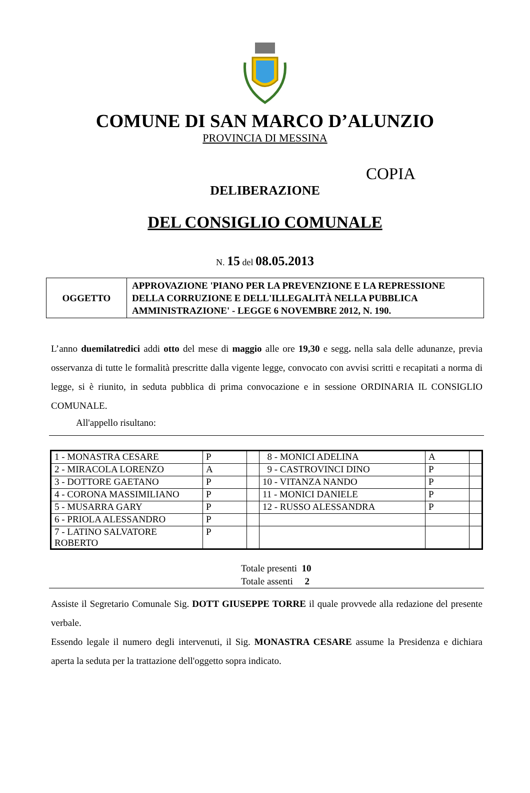COMUNE DI SAN MARCO D’ALUNZIO
PROVINCIA DI MESSINA
COPIA
DELIBERAZIONE
DEL CONSIGLIO COMUNALE
N. 15 del 08.05.2013
| OGGETTO | APPROVAZIONE 'PIANO PER LA PREVENZIONE E LA REPRESSIONE DELLA CORRUZIONE E DELL'ILLEGALITÀ NELLA PUBBLICA AMMINISTRAZIONE' - LEGGE 6 NOVEMBRE 2012, N. 190. |
L’anno duemilatredici addi otto del mese di maggio alle ore 19,30 e segg. nella sala delle adunanze, previa osservanza di tutte le formalità prescritte dalla vigente legge, convocato con avvisi scritti e recapitati a norma di legge, si è riunito, in seduta pubblica di prima convocazione e in sessione ORDINARIA IL CONSIGLIO COMUNALE.
All'appello risultano:
| 1 - MONASTRA CESARE | P | | 8 - MONICI ADELINA | A | |
| 2 - MIRACOLA LORENZO | A | | 9 - CASTROVINCI DINO | P | |
| 3 - DOTTORE GAETANO | P | | 10 - VITANZA NANDO | P | |
| 4 - CORONA MASSIMILIANO | P | | 11 - MONICI DANIELE | P | |
| 5 - MUSARRA GARY | P | | 12 - RUSSO ALESSANDRA | P | |
| 6 - PRIOLA ALESSANDRO | P | | | | |
| 7 - LATINO SALVATORE ROBERTO | P | | | | |
Totale presenti 10
Totale assenti 2
Assiste il Segretario Comunale Sig. DOTT GIUSEPPE TORRE il quale provvede alla redazione del presente verbale.
Essendo legale il numero degli intervenuti, il Sig. MONASTRA CESARE assume la Presidenza e dichiara aperta la seduta per la trattazione dell'oggetto sopra indicato.